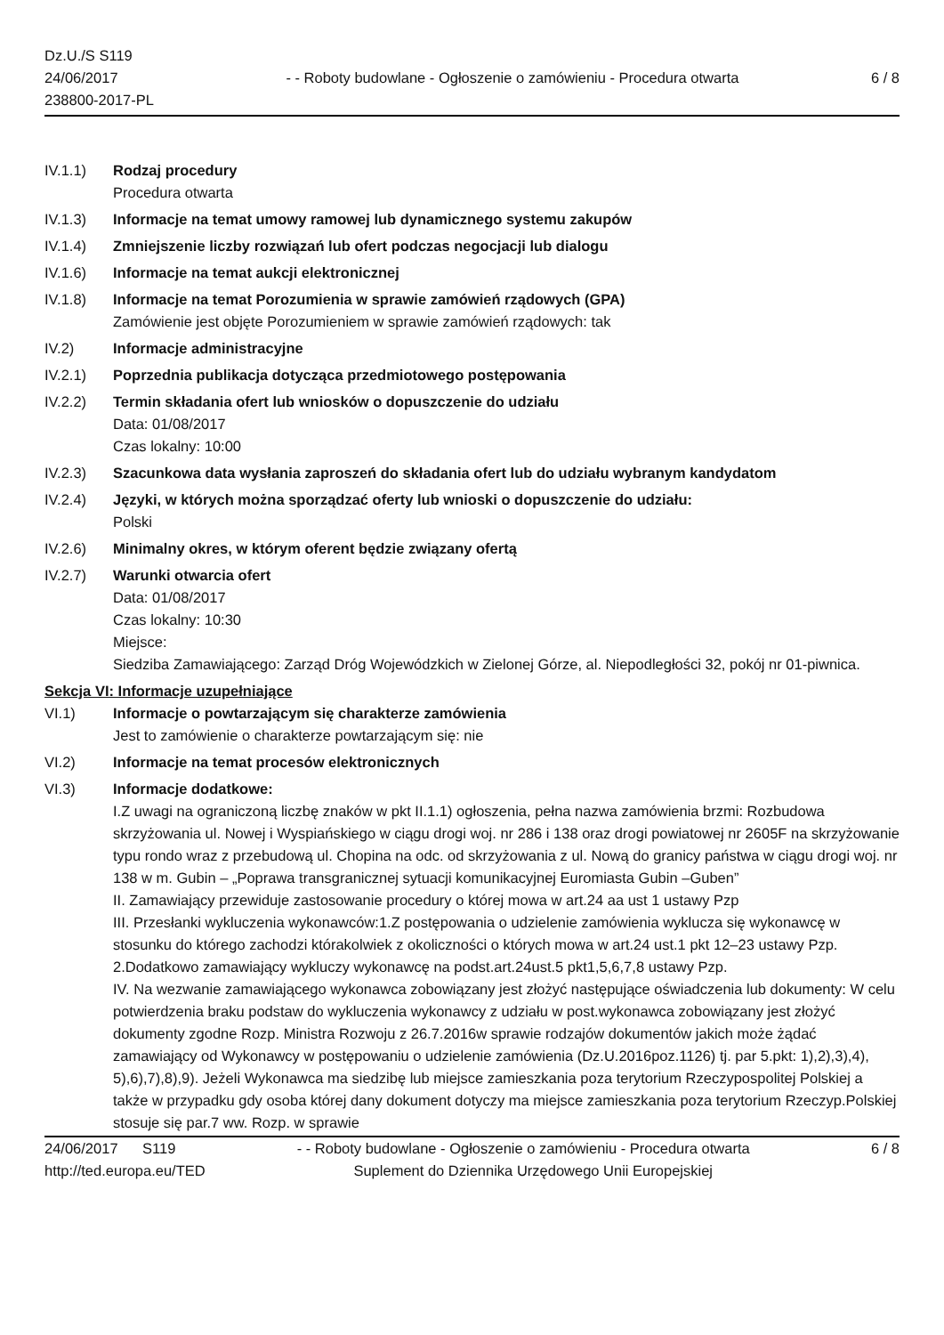Dz.U./S S119
24/06/2017
238800-2017-PL
- - Roboty budowlane - Ogłoszenie o zamówieniu - Procedura otwarta
6 / 8
IV.1.1) Rodzaj procedury
Procedura otwarta
IV.1.3) Informacje na temat umowy ramowej lub dynamicznego systemu zakupów
IV.1.4) Zmniejszenie liczby rozwiązań lub ofert podczas negocjacji lub dialogu
IV.1.6) Informacje na temat aukcji elektronicznej
IV.1.8) Informacje na temat Porozumienia w sprawie zamówień rządowych (GPA)
Zamówienie jest objęte Porozumieniem w sprawie zamówień rządowych: tak
IV.2) Informacje administracyjne
IV.2.1) Poprzednia publikacja dotycząca przedmiotowego postępowania
IV.2.2) Termin składania ofert lub wniosków o dopuszczenie do udziału
Data: 01/08/2017
Czas lokalny: 10:00
IV.2.3) Szacunkowa data wysłania zaproszeń do składania ofert lub do udziału wybranym kandydatom
IV.2.4) Języki, w których można sporządzać oferty lub wnioski o dopuszczenie do udziału:
Polski
IV.2.6) Minimalny okres, w którym oferent będzie związany ofertą
IV.2.7) Warunki otwarcia ofert
Data: 01/08/2017
Czas lokalny: 10:30
Miejsce:
Siedziba Zamawiającego: Zarząd Dróg Wojewódzkich w Zielonej Górze, al. Niepodległości 32, pokój nr 01-piwnica.
Sekcja VI: Informacje uzupełniające
VI.1) Informacje o powtarzającym się charakterze zamówienia
Jest to zamówienie o charakterze powtarzającym się: nie
VI.2) Informacje na temat procesów elektronicznych
VI.3) Informacje dodatkowe:
I.Z uwagi na ograniczoną liczbę znaków w pkt II.1.1) ogłoszenia, pełna nazwa zamówienia brzmi: Rozbudowa skrzyżowania ul. Nowej i Wyspiańskiego w ciągu drogi woj. nr 286 i 138 oraz drogi powiatowej nr 2605F na skrzyżowanie typu rondo wraz z przebudową ul. Chopina na odc. od skrzyżowania z ul. Nową do granicy państwa w ciągu drogi woj. nr 138 w m. Gubin – „Poprawa transgranicznej sytuacji komunikacyjnej Euromiasta Gubin –Guben”
II. Zamawiający przewiduje zastosowanie procedury o której mowa w art.24 aa ust 1 ustawy Pzp
III. Przesłanki wykluczenia wykonawców:1.Z postępowania o udzielenie zamówienia wyklucza się wykonawcę w stosunku do którego zachodzi którakolwiek z okoliczności o których mowa w art.24 ust.1 pkt 12–23 ustawy Pzp. 2.Dodatkowo zamawiający wykluczy wykonawcę na podst.art.24ust.5 pkt1,5,6,7,8 ustawy Pzp.
IV. Na wezwanie zamawiającego wykonawca zobowiązany jest złożyć następujące oświadczenia lub dokumenty: W celu potwierdzenia braku podstaw do wykluczenia wykonawcy z udziału w post.wykonawca zobowiązany jest złożyć dokumenty zgodne Rozp. Ministra Rozwoju z 26.7.2016w sprawie rodzajów dokumentów jakich może żądać zamawiający od Wykonawcy w postępowaniu o udzielenie zamówienia (Dz.U.2016poz.1126) tj. par 5.pkt: 1),2),3),4), 5),6),7),8),9). Jeżeli Wykonawca ma siedzibę lub miejsce zamieszkania poza terytorium Rzeczypospolitej Polskiej a także w przypadku gdy osoba której dany dokument dotyczy ma miejsce zamieszkania poza terytorium Rzeczyp.Polskiej stosuje się par.7 ww. Rozp. w sprawie
24/06/2017 S119 - - Roboty budowlane - Ogłoszenie o zamówieniu - Procedura otwarta 6 / 8
http://ted.europa.eu/TED Suplement do Dziennika Urzędowego Unii Europejskiej